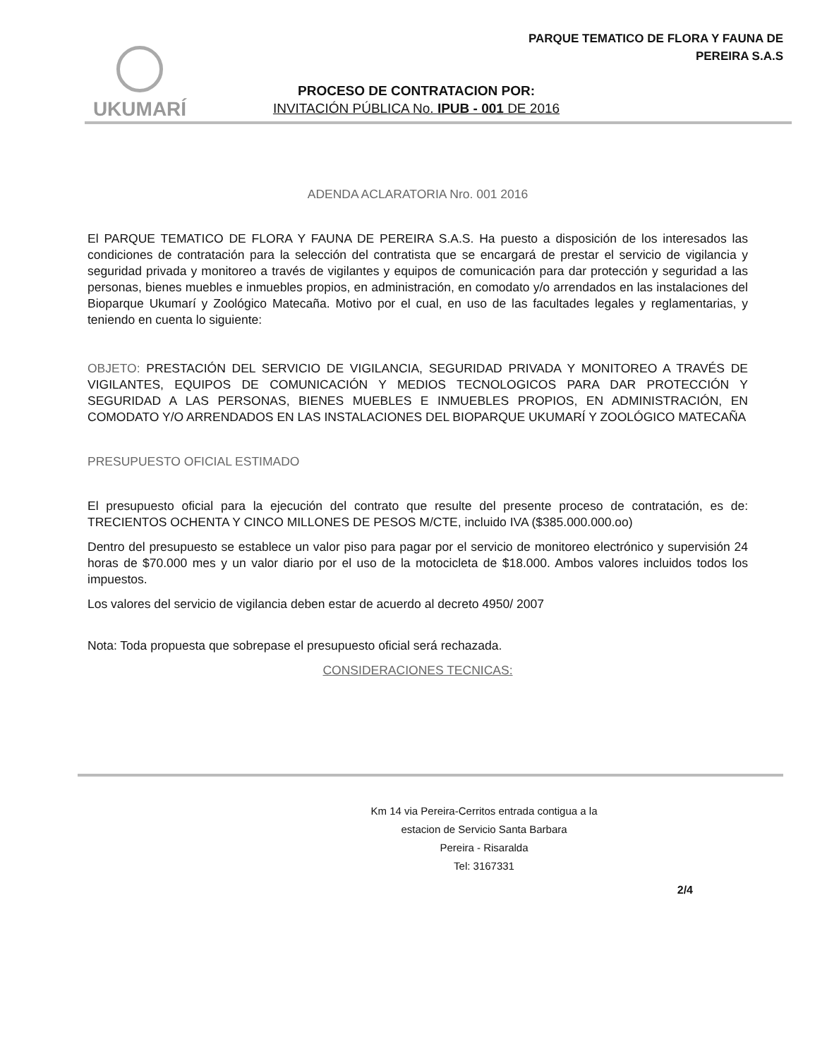PARQUE TEMATICO DE FLORA Y FAUNA DE
PEREIRA S.A.S
UKUMARÍ
PROCESO DE CONTRATACION POR:
INVITACIÓN PÚBLICA No. IPUB - 001 DE 2016
ADENDA ACLARATORIA Nro. 001 2016
El PARQUE TEMATICO DE FLORA Y FAUNA DE PEREIRA S.A.S. Ha puesto a disposición de los interesados las condiciones de contratación para la selección del contratista que se encargará de prestar el servicio de vigilancia y seguridad privada y monitoreo a través de vigilantes y equipos de comunicación para dar protección y seguridad a las personas, bienes muebles e inmuebles propios, en administración, en comodato y/o arrendados en las instalaciones del Bioparque Ukumarí y Zoológico Matecaña. Motivo por el cual, en uso de las facultades legales y reglamentarias, y teniendo en cuenta lo siguiente:
OBJETO: PRESTACIÓN DEL SERVICIO DE VIGILANCIA, SEGURIDAD PRIVADA Y MONITOREO A TRAVÉS DE VIGILANTES, EQUIPOS DE COMUNICACIÓN Y MEDIOS TECNOLOGICOS PARA DAR PROTECCIÓN Y SEGURIDAD A LAS PERSONAS, BIENES MUEBLES E INMUEBLES PROPIOS, EN ADMINISTRACIÓN, EN COMODATO Y/O ARRENDADOS EN LAS INSTALACIONES DEL BIOPARQUE UKUMARÍ Y ZOOLÓGICO MATECAÑA
PRESUPUESTO OFICIAL ESTIMADO
El presupuesto oficial para la ejecución del contrato que resulte del presente proceso de contratación, es de: TRECIENTOS OCHENTA Y CINCO MILLONES DE PESOS M/CTE, incluido IVA ($385.000.000.oo)
Dentro del presupuesto se establece un valor piso para pagar por el servicio de monitoreo electrónico y supervisión 24 horas de $70.000 mes y un valor diario por el uso de la motocicleta de $18.000. Ambos valores incluidos todos los impuestos.
Los valores del servicio de vigilancia deben estar de acuerdo al decreto 4950/ 2007
Nota: Toda propuesta que sobrepase el presupuesto oficial será rechazada.
CONSIDERACIONES TECNICAS:
Km 14 via Pereira-Cerritos entrada contigua a la
estacion de Servicio Santa Barbara
Pereira - Risaralda
Tel: 3167331
2/4